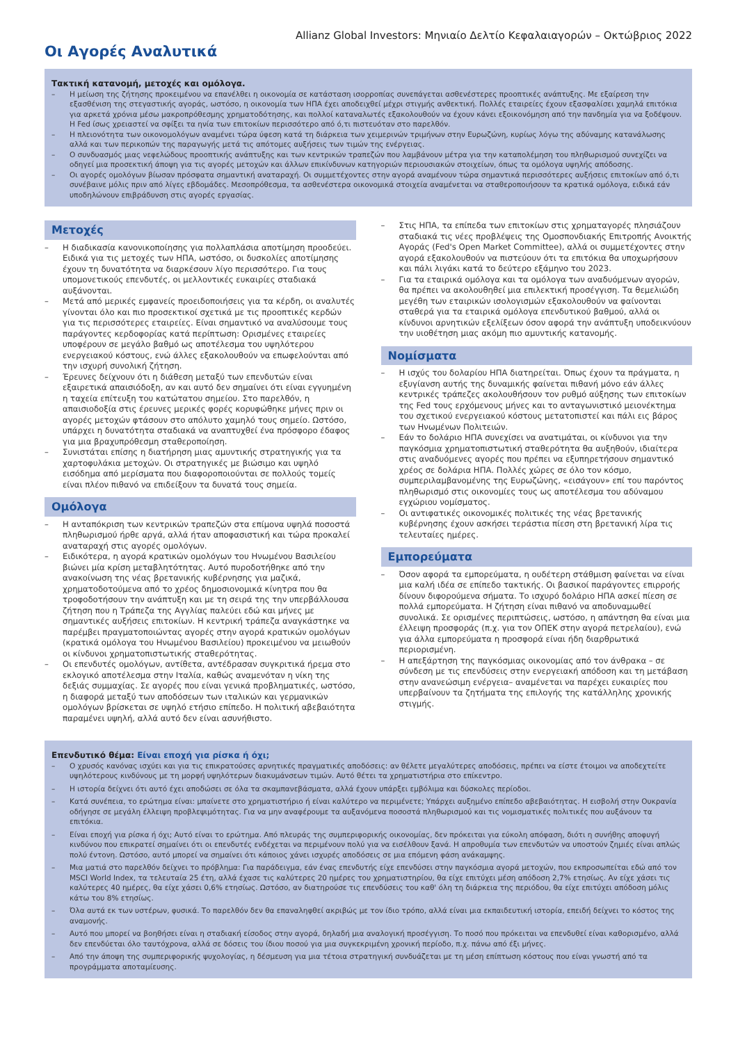Allianz Global Investors: Μηνιαίο Δελτίο Κεφαλαιαγορών – Οκτώβριος 2022
Οι Αγορές Αναλυτικά
Τακτική κατανομή, μετοχές και ομόλογα.
– Η μείωση της ζήτησης προκειμένου να επανέλθει η οικονομία σε κατάσταση ισορροπίας συνεπάγεται ασθενέστερες προοπτικές ανάπτυξης. Με εξαίρεση την εξασθένιση της στεγαστικής αγοράς, ωστόσο, η οικονομία των ΗΠΑ έχει αποδειχθεί μέχρι στιγμής ανθεκτική. Πολλές εταιρείες έχουν εξασφαλίσει χαμηλά επιτόκια για αρκετά χρόνια μέσω μακροπρόθεσμης χρηματοδότησης, και πολλοί καταναλωτές εξακολουθούν να έχουν κάνει εξοικονόμηση από την πανδημία για να ξοδέψουν. Η Fed ίσως χρειαστεί να σφίξει τα ηνία των επιτοκίων περισσότερο από ό,τι πιστευόταν στο παρελθόν.
– Η πλειονότητα των οικονομολόγων αναμένει τώρα ύφεση κατά τη διάρκεια των χειμερινών τριμήνων στην Ευρωζώνη, κυρίως λόγω της αδύναμης κατανάλωσης αλλά και των περικοπών της παραγωγής μετά τις απότομες αυξήσεις των τιμών της ενέργειας.
– Ο συνδυασμός μιας νεφελώδους προοπτικής ανάπτυξης και των κεντρικών τραπεζών που λαμβάνουν μέτρα για την καταπολέμηση του πληθωρισμού συνεχίζει να οδηγεί μια προσεκτική άποψη για τις αγορές μετοχών και άλλων επικίνδυνων κατηγοριών περιουσιακών στοιχείων, όπως τα ομόλογα υψηλής απόδοσης.
– Οι αγορές ομολόγων βίωσαν πρόσφατα σημαντική αναταραχή. Οι συμμετέχοντες στην αγορά αναμένουν τώρα σημαντικά περισσότερες αυξήσεις επιτοκίων από ό,τι συνέβαινε μόλις πριν από λίγες εβδομάδες. Μεσοπρόθεσμα, τα ασθενέστερα οικονομικά στοιχεία αναμένεται να σταθεροποιήσουν τα κρατικά ομόλογα, ειδικά εάν υποδηλώνουν επιβράδυνση στις αγορές εργασίας.
Μετοχές
– Η διαδικασία κανονικοποίησης για πολλαπλάσια αποτίμηση προοδεύει. Ειδικά για τις μετοχές των ΗΠΑ, ωστόσο, οι δυσκολίες αποτίμησης έχουν τη δυνατότητα να διαρκέσουν λίγο περισσότερο. Για τους υπομονετικούς επενδυτές, οι μελλοντικές ευκαιρίες σταδιακά αυξάνονται.
– Μετά από μερικές εμφανείς προειδοποιήσεις για τα κέρδη, οι αναλυτές γίνονται όλο και πιο προσεκτικοί σχετικά με τις προοπτικές κερδών για τις περισσότερες εταιρείες. Είναι σημαντικό να αναλύσουμε τους παράγοντες κερδοφορίας κατά περίπτωση: Ορισμένες εταιρείες υποφέρουν σε μεγάλο βαθμό ως αποτέλεσμα του υψηλότερου ενεργειακού κόστους, ενώ άλλες εξακολουθούν να επωφελούνται από την ισχυρή συνολική ζήτηση.
– Έρευνες δείχνουν ότι η διάθεση μεταξύ των επενδυτών είναι εξαιρετικά απαισιόδοξη, αν και αυτό δεν σημαίνει ότι είναι εγγυημένη η ταχεία επίτευξη του κατώτατου σημείου. Στο παρελθόν, η απαισιοδοξία στις έρευνες μερικές φορές κορυφώθηκε μήνες πριν οι αγορές μετοχών φτάσουν στο απόλυτο χαμηλό τους σημείο. Ωστόσο, υπάρχει η δυνατότητα σταδιακά να αναπτυχθεί ένα πρόσφορο έδαφος για μια βραχυπρόθεσμη σταθεροποίηση.
– Συνιστάται επίσης η διατήρηση μιας αμυντικής στρατηγικής για τα χαρτοφυλάκια μετοχών. Οι στρατηγικές με βιώσιμο και υψηλό εισόδημα από μερίσματα που διαφοροποιούνται σε πολλούς τομείς είναι πλέον πιθανό να επιδείξουν τα δυνατά τους σημεία.
Ομόλογα
– Η ανταπόκριση των κεντρικών τραπεζών στα επίμονα υψηλά ποσοστά πληθωρισμού ήρθε αργά, αλλά ήταν αποφασιστική και τώρα προκαλεί αναταραχή στις αγορές ομολόγων.
– Ειδικότερα, η αγορά κρατικών ομολόγων του Ηνωμένου Βασιλείου βιώνει μία κρίση μεταβλητότητας. Αυτό πυροδοτήθηκε από την ανακοίνωση της νέας βρετανικής κυβέρνησης για μαζικά, χρηματοδοτούμενα από το χρέος δημοσιονομικά κίνητρα που θα τροφοδοτήσουν την ανάπτυξη και με τη σειρά της την υπερβάλλουσα ζήτηση που η Τράπεζα της Αγγλίας παλεύει εδώ και μήνες με σημαντικές αυξήσεις επιτοκίων. Η κεντρική τράπεζα αναγκάστηκε να παρέμβει πραγματοποιώντας αγορές στην αγορά κρατικών ομολόγων (κρατικά ομόλογα του Ηνωμένου Βασιλείου) προκειμένου να μειωθούν οι κίνδυνοι χρηματοπιστωτικής σταθερότητας.
– Οι επενδυτές ομολόγων, αντίθετα, αντέδρασαν συγκριτικά ήρεμα στο εκλογικό αποτέλεσμα στην Ιταλία, καθώς αναμενόταν η νίκη της δεξιάς συμμαχίας. Σε αγορές που είναι γενικά προβληματικές, ωστόσο, η διαφορά μεταξύ των αποδόσεων των ιταλικών και γερμανικών ομολόγων βρίσκεται σε υψηλό ετήσιο επίπεδο. Η πολιτική αβεβαιότητα παραμένει υψηλή, αλλά αυτό δεν είναι ασυνήθιστο.
– Στις ΗΠΑ, τα επίπεδα των επιτοκίων στις χρηματαγορές πλησιάζουν σταδιακά τις νέες προβλέψεις της Ομοσπονδιακής Επιτροπής Ανοικτής Αγοράς (Fed's Open Market Committee), αλλά οι συμμετέχοντες στην αγορά εξακολουθούν να πιστεύουν ότι τα επιτόκια θα υποχωρήσουν και πάλι λιγάκι κατά το δεύτερο εξάμηνο του 2023.
– Για τα εταιρικά ομόλογα και τα ομόλογα των αναδυόμενων αγορών, θα πρέπει να ακολουθηθεί μια επιλεκτική προσέγγιση. Τα θεμελιώδη μεγέθη των εταιρικών ισολογισμών εξακολουθούν να φαίνονται σταθερά για τα εταιρικά ομόλογα επενδυτικού βαθμού, αλλά οι κίνδυνοι αρνητικών εξελίξεων όσον αφορά την ανάπτυξη υποδεικνύουν την υιοθέτηση μιας ακόμη πιο αμυντικής κατανομής.
Νομίσματα
– Η ισχύς του δολαρίου ΗΠΑ διατηρείται. Όπως έχουν τα πράγματα, η εξυγίανση αυτής της δυναμικής φαίνεται πιθανή μόνο εάν άλλες κεντρικές τράπεζες ακολουθήσουν τον ρυθμό αύξησης των επιτοκίων της Fed τους ερχόμενους μήνες και το ανταγωνιστικό μειονέκτημα του σχετικού ενεργειακού κόστους μετατοπιστεί και πάλι εις βάρος των Ηνωμένων Πολιτειών.
– Εάν το δολάριο ΗΠΑ συνεχίσει να ανατιμάται, οι κίνδυνοι για την παγκόσμια χρηματοπιστωτική σταθερότητα θα αυξηθούν, ιδιαίτερα στις αναδυόμενες αγορές που πρέπει να εξυπηρετήσουν σημαντικό χρέος σε δολάρια ΗΠΑ. Πολλές χώρες σε όλο τον κόσμο, συμπεριλαμβανομένης της Ευρωζώνης, «εισάγουν» επί του παρόντος πληθωρισμό στις οικονομίες τους ως αποτέλεσμα του αδύναμου εγχώριου νομίσματος.
– Οι αντιφατικές οικονομικές πολιτικές της νέας βρετανικής κυβέρνησης έχουν ασκήσει τεράστια πίεση στη βρετανική λίρα τις τελευταίες ημέρες.
Εμπορεύματα
– Όσον αφορά τα εμπορεύματα, η ουδέτερη στάθμιση φαίνεται να είναι μια καλή ιδέα σε επίπεδο τακτικής. Οι βασικοί παράγοντες επιρροής δίνουν διφορούμενα σήματα. Το ισχυρό δολάριο ΗΠΑ ασκεί πίεση σε πολλά εμπορεύματα. Η ζήτηση είναι πιθανό να αποδυναμωθεί συνολικά. Σε ορισμένες περιπτώσεις, ωστόσο, η απάντηση θα είναι μια έλλειψη προσφοράς (π.χ. για τον ΟΠΕΚ στην αγορά πετρελαίου), ενώ για άλλα εμπορεύματα η προσφορά είναι ήδη διαρθρωτικά περιορισμένη.
– Η απεξάρτηση της παγκόσμιας οικονομίας από τον άνθρακα – σε σύνδεση με τις επενδύσεις στην ενεργειακή απόδοση και τη μετάβαση στην ανανεώσιμη ενέργεια– αναμένεται να παρέχει ευκαιρίες που υπερβαίνουν τα ζητήματα της επιλογής της κατάλληλης χρονικής στιγμής.
Επενδυτικό θέμα: Είναι εποχή για ρίσκα ή όχι;
– Ο χρυσός κανόνας ισχύει και για τις επικρατούσες αρνητικές πραγματικές αποδόσεις: αν θέλετε μεγαλύτερες αποδόσεις, πρέπει να είστε έτοιμοι να αποδεχτείτε υψηλότερους κινδύνους με τη μορφή υψηλότερων διακυμάνσεων τιμών. Αυτό θέτει τα χρηματιστήρια στο επίκεντρο.
– Η ιστορία δείχνει ότι αυτό έχει αποδώσει σε όλα τα σκαμπανεβάσματα, αλλά έχουν υπάρξει εμβόλιμα και δύσκολες περίοδοι.
– Κατά συνέπεια, το ερώτημα είναι: μπαίνετε στο χρηματιστήριο ή είναι καλύτερο να περιμένετε; Υπάρχει αυξημένο επίπεδο αβεβαιότητας. Η εισβολή στην Ουκρανία οδήγησε σε μεγάλη έλλειψη προβλεψιμότητας. Για να μην αναφέρουμε τα αυξανόμενα ποσοστά πληθωρισμού και τις νομισματικές πολιτικές που αυξάνουν τα επιτόκια.
– Είναι εποχή για ρίσκα ή όχι; Αυτό είναι το ερώτημα. Από πλευράς της συμπεριφορικής οικονομίας, δεν πρόκειται για εύκολη απόφαση, διότι η συνήθης αποφυγή κινδύνου που επικρατεί σημαίνει ότι οι επενδυτές ενδέχεται να περιμένουν πολύ για να εισέλθουν ξανά. Η απροθυμία των επενδυτών να υποστούν ζημιές είναι απλώς πολύ έντονη. Ωστόσο, αυτό μπορεί να σημαίνει ότι κάποιος χάνει ισχυρές αποδόσεις σε μια επόμενη φάση ανάκαμψης.
– Μια ματιά στο παρελθόν δείχνει το πρόβλημα: Για παράδειγμα, εάν ένας επενδυτής είχε επενδύσει στην παγκόσμια αγορά μετοχών, που εκπροσωπείται εδώ από τον MSCI World Index, τα τελευταία 25 έτη, αλλά έχασε τις καλύτερες 20 ημέρες του χρηματιστηρίου, θα είχε επιτύχει μέση απόδοση 2,7% ετησίως. Αν είχε χάσει τις καλύτερες 40 ημέρες, θα είχε χάσει 0,6% ετησίως. Ωστόσο, αν διατηρούσε τις επενδύσεις του καθ' όλη τη διάρκεια της περιόδου, θα είχε επιτύχει απόδοση μόλις κάτω του 8% ετησίως.
– Όλα αυτά εκ των υστέρων, φυσικά. Το παρελθόν δεν θα επαναληφθεί ακριβώς με τον ίδιο τρόπο, αλλά είναι μια εκπαιδευτική ιστορία, επειδή δείχνει το κόστος της αναμονής.
– Αυτό που μπορεί να βοηθήσει είναι η σταδιακή είσοδος στην αγορά, δηλαδή μια αναλογική προσέγγιση. Το ποσό που πρόκειται να επενδυθεί είναι καθορισμένο, αλλά δεν επενδύεται όλο ταυτόχρονα, αλλά σε δόσεις του ίδιου ποσού για μια συγκεκριμένη χρονική περίοδο, π.χ. πάνω από έξι μήνες.
– Από την άποψη της συμπεριφορικής ψυχολογίας, η δέσμευση για μια τέτοια στρατηγική συνδυάζεται με τη μέση επίπτωση κόστους που είναι γνωστή από τα προγράμματα αποταμίευσης.